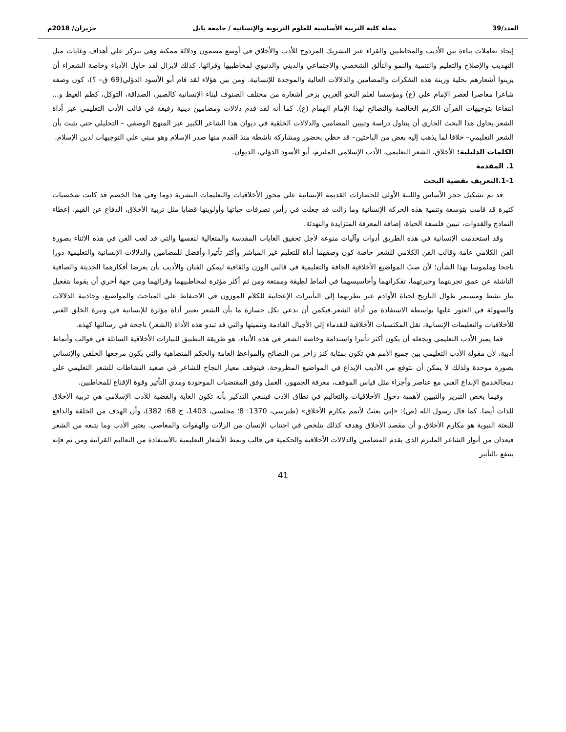العدد/39 مجلة كلية التربية الأساسية للعلوم التربوية والإنسانية / جامعة بابل حزيران/ 2018م
إيجاد تعاملات بناءة بين الأديب والمخاطبين والقراء عبر التشريك المزدوج للأدب والأخلاق في أوسع مضمون ودلالة ممكنة وهي تتركز علي أهداف وغايات مثل التهذيب والإصلاح والتعليم والتنمية والنمو والتألق الشخصي والاجتماعي والديني والدنيوي لمخاطبيها وقرائها. كذلك لايزال لقد حاول الأدباء وخاصة الشعراء أن يزينوا أشعارهم بحلية وزينة هذه التفكرات والمضامين والدلالات العالية والموجدة للإنسانية. ومن بين هؤلاء لقد قام أبو الأسود الدؤلي(69 ق– ؟)، كون وصفه شاعرا معاصرا لعصر الإمام علي (ع) ومؤسسا لعلم النحو العربي بزخر أشعاره من مختلف الصنوف لبناء الإنسانية كالصبر، الصداقة، التوكل، كظم الغيظ و... انتفاعا بتوجيهات القرآن الكريم الخالصة والنصائح لهذا الإمام الهمام (ع). كما أنه لقد قدم دلالات ومضامين دينية رفيعة في قالب الأدب التعليمي عبر أداة الشعر.يحاول هذا البحث الجاري أن يتناول دراسة وتبيين المضامين والدلالات الخلقية في ديوان هذا الشاعر الكبير عبر المنهج الوصفي – التحليلي حتي يثبت بأن الشعر التعليمي– خلافا لما يذهب إليه بعض من الباحثين– قد حظي بحضور ومشاركة ناشطة منذ القدم منها صدر الإسلام وهو مبني علي التوجيهات لدين الإسلام.
الكلمات الدليلية: الأخلاق، الشعر التعليمي، الأدب الإسلامي الملتزم، أبو الأسود الدؤلي، الديوان.
1. المقدمة
1-1.التعريف بقضية البحث
قد تم تشكيل حجر الأساس واللبنة الأولي للحضارات القديمة الإنسانية علي محور الأخلاقيات والتعليمات البشرية دوما وفي هذا الخضم قد كانت شخصيات كثيرة قد قامت بتوسعة وتنمية هذه الحركة الإنسانية وما زالت قد جعلت في رأس تصرفات حياتها وأولويتها قضايا مثل تربية الأخلاق، الدفاع عن القيم، إعطاء النماذج والقدوات، تبيين فلسفة الحياة، إضافة المعرفة المتزايدة والتهدئة.
وقد استخدمت الإنسانية في هذه الطريق أدوات وآليات منوعة لأجل تحقيق الغايات المقدسة والمتعالية لنفسها والتي قد لعب الفن في هذه الأثناء بصورة الفن الكلامي عامة وقالب الفن الكلامي للشعر خاصة كون وصفهما أداة للتعليم غير المباشر وأكثر تأثيرا وأفضل للمضامين والدلالات الإنسانية والتعليمية دورا ناجحا وملموسا بهذا الشأن؛ لأن صبّ المواضيع الأخلاقية الجافة والتعليمية في قالبي الوزن والقافية ليمكن الفنان والأديب بأن يعرضا أفكارهما الحديثة والصافية الناشئة عن عمق تجربتهما وخبرتهما، تفكراتهما وأحاسيسهما في أنماط لطيفة وممتعة ومن ثم أكثر مؤثرة لمخاطبيهما وقرائهما ومن جهة أخري أن يقوما بتفعيل تيار نشط ومستمر طوال التأريخ لحياة الأوادم عبر نظرتهما إلي التأثيرات الإعجابية للكلام الموزون في الاحتفاظ علي المباحث والمواضيع، وجاذبية الدلالات والسهولة في العثور عليها بواسطة الاستفادة من أداة الشعر.فيكمن أن ندعي بكل جسارة ما بأن الشعر يعتبر أداة مؤثرة للإنسانية في وتيرة الخلق الفني للأخلاقيات والتعليمات الإنسانية، نقل المكتسبات الأخلاقية للقدماء إلي الأجيال القادمة وتنميتها والتي قد تبدو هذه الأداة (الشعر) ناجحة في رسالتها كهذه.
فما يميز الأدب التعليمي ويجعله أن يكون أكثر تأثيرا واستدامة وخاصة الشعر في هذه الأثناء، هو طريقة التطبيق للتيارات الأخلاقية السائلة في قوالب وأنماط أدبية، لأن مقولة الأدب التعليمي بين جميع الأمم هي تكون بمثابة كنز زاخر من النصائح والمواعظ العامة والحكم المتضاهية والتي يكون مرجعها الخلقي والإنساني بصورة موحدة ولذلك لا يمكن أن نتوقع من الأديب الإبداع في المواضيع المطروحة. فيتوقف معيار النجاح للشاعر في صعيد النشاطات للشعر التعليمي علي دمجالخدمج الإبداع الفني مع عناصر وأجزاء مثل قياس الموقف، معرفة الجمهور، العمل وفق المقتضيات الموجودة ومدي التأثير وقوة الإقناع للمخاطبين.
وفيما يخص التبرير والتبيين لأهمية دخول الأخلاقيات والتعاليم في نطاق الأدب فينبغي التذكير بأنه تكون الغاية والقضية للأدب الإسلامي هي تربية الأخلاق للذات أيضا. كما قال رسول الله (ص): «إني بعثتُ لأتمم مكارم الأخلاق» (طبرسي، 1370: 8؛ مجلسي، 1403، ج 68: 382)، وأن الهدف من الخلقة والدافع للبعثة النبوية هو مكارم الأخلاق.و أن مقصد الأخلاق وهدفه كذلك يتلخص في اجتناب الإنسان من الزلات والهفوات والمعاصي. يعتبر الأدب وما يتبعه من الشعر فيعدان من أنوار الشاعر الملتزم الذي يقدم المضامين والدلالات الأخلاقية والحكمية في قالب ونمط الأشعار التعليمية بالاستفادة من التعاليم القرآنية ومن ثم فإنه ينتفع بالتأثير
41